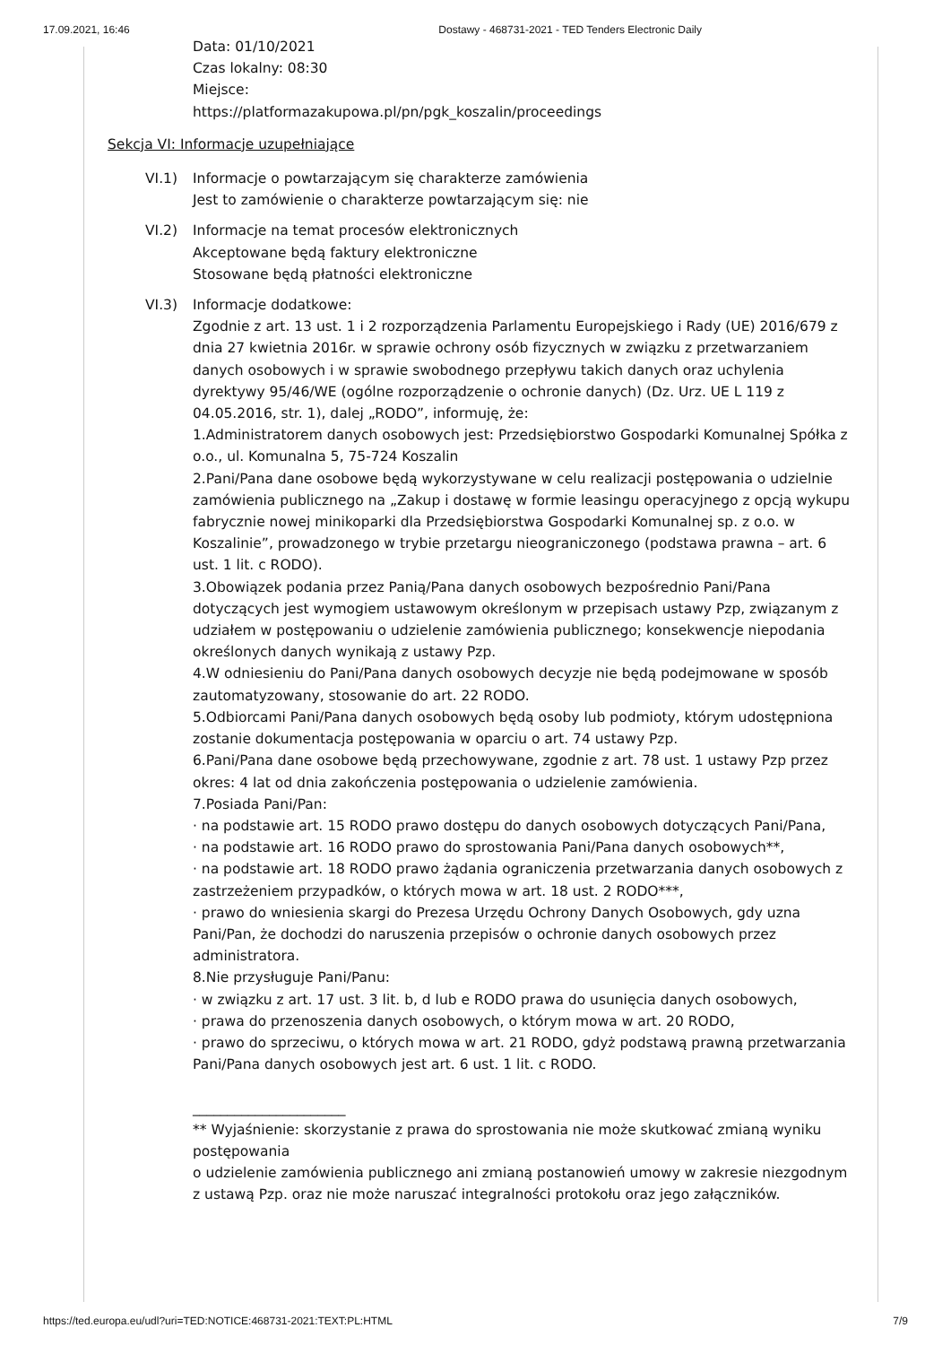17.09.2021, 16:46 Dostawy - 468731-2021 - TED Tenders Electronic Daily
Data: 01/10/2021
Czas lokalny: 08:30
Miejsce:
https://platformazakupowa.pl/pn/pgk_koszalin/proceedings
Sekcja VI: Informacje uzupełniające
VI.1) Informacje o powtarzającym się charakterze zamówienia
Jest to zamówienie o charakterze powtarzającym się: nie
VI.2) Informacje na temat procesów elektronicznych
Akceptowane będą faktury elektroniczne
Stosowane będą płatności elektroniczne
VI.3) Informacje dodatkowe:
Zgodnie z art. 13 ust. 1 i 2 rozporządzenia Parlamentu Europejskiego i Rady (UE) 2016/679 z dnia 27 kwietnia 2016r. w sprawie ochrony osób fizycznych w związku z przetwarzaniem danych osobowych i w sprawie swobodnego przepływu takich danych oraz uchylenia dyrektywy 95/46/WE (ogólne rozporządzenie o ochronie danych) (Dz. Urz. UE L 119 z 04.05.2016, str. 1), dalej „RODO”, informuję, że:
1.Administratorem danych osobowych jest: Przedsiębiorstwo Gospodarki Komunalnej Spółka z o.o., ul. Komunalna 5, 75-724 Koszalin
2.Pani/Pana dane osobowe będą wykorzystywane w celu realizacji postępowania o udzielnie zamówienia publicznego na „Zakup i dostawę w formie leasingu operacyjnego z opcją wykupu fabrycznie nowej minikoparki dla Przedsiębiorstwa Gospodarki Komunalnej sp. z o.o. w Koszalinie”, prowadzonego w trybie przetargu nieograniczonego (podstawa prawna – art. 6 ust. 1 lit. c RODO).
3.Obowiązek podania przez Panią/Pana danych osobowych bezpośrednio Pani/Pana dotyczących jest wymogiem ustawowym określonym w przepisach ustawy Pzp, związanym z udziałem w postępowaniu o udzielenie zamówienia publicznego; konsekwencje niepodania określonych danych wynikają z ustawy Pzp.
4.W odniesieniu do Pani/Pana danych osobowych decyzje nie będą podejmowane w sposób zautomatyzowany, stosowanie do art. 22 RODO.
5.Odbiorcami Pani/Pana danych osobowych będą osoby lub podmioty, którym udostępniona zostanie dokumentacja postępowania w oparciu o art. 74 ustawy Pzp.
6.Pani/Pana dane osobowe będą przechowywane, zgodnie z art. 78 ust. 1 ustawy Pzp przez okres: 4 lat od dnia zakończenia postępowania o udzielenie zamówienia.
7.Posiada Pani/Pan:
· na podstawie art. 15 RODO prawo dostępu do danych osobowych dotyczących Pani/Pana,
· na podstawie art. 16 RODO prawo do sprostowania Pani/Pana danych osobowych**,
· na podstawie art. 18 RODO prawo żądania ograniczenia przetwarzania danych osobowych z zastrzeżeniem przypadków, o których mowa w art. 18 ust. 2 RODO***,
· prawo do wniesienia skargi do Prezesa Urzędu Ochrony Danych Osobowych, gdy uzna Pani/Pan, że dochodzi do naruszenia przepisów o ochronie danych osobowych przez administratora.
8.Nie przysługuje Pani/Panu:
· w związku z art. 17 ust. 3 lit. b, d lub e RODO prawa do usunięcia danych osobowych,
· prawa do przenoszenia danych osobowych, o którym mowa w art. 20 RODO,
· prawo do sprzeciwu, o których mowa w art. 21 RODO, gdyż podstawą prawną przetwarzania Pani/Pana danych osobowych jest art. 6 ust. 1 lit. c RODO.
______________________
** Wyjaśnienie: skorzystanie z prawa do sprostowania nie może skutkować zmianą wyniku postępowania
o udzielenie zamówienia publicznego ani zmianą postanowień umowy w zakresie niezgodnym z ustawą Pzp. oraz nie może naruszać integralności protokołu oraz jego załączników.
https://ted.europa.eu/udl?uri=TED:NOTICE:468731-2021:TEXT:PL:HTML 7/9